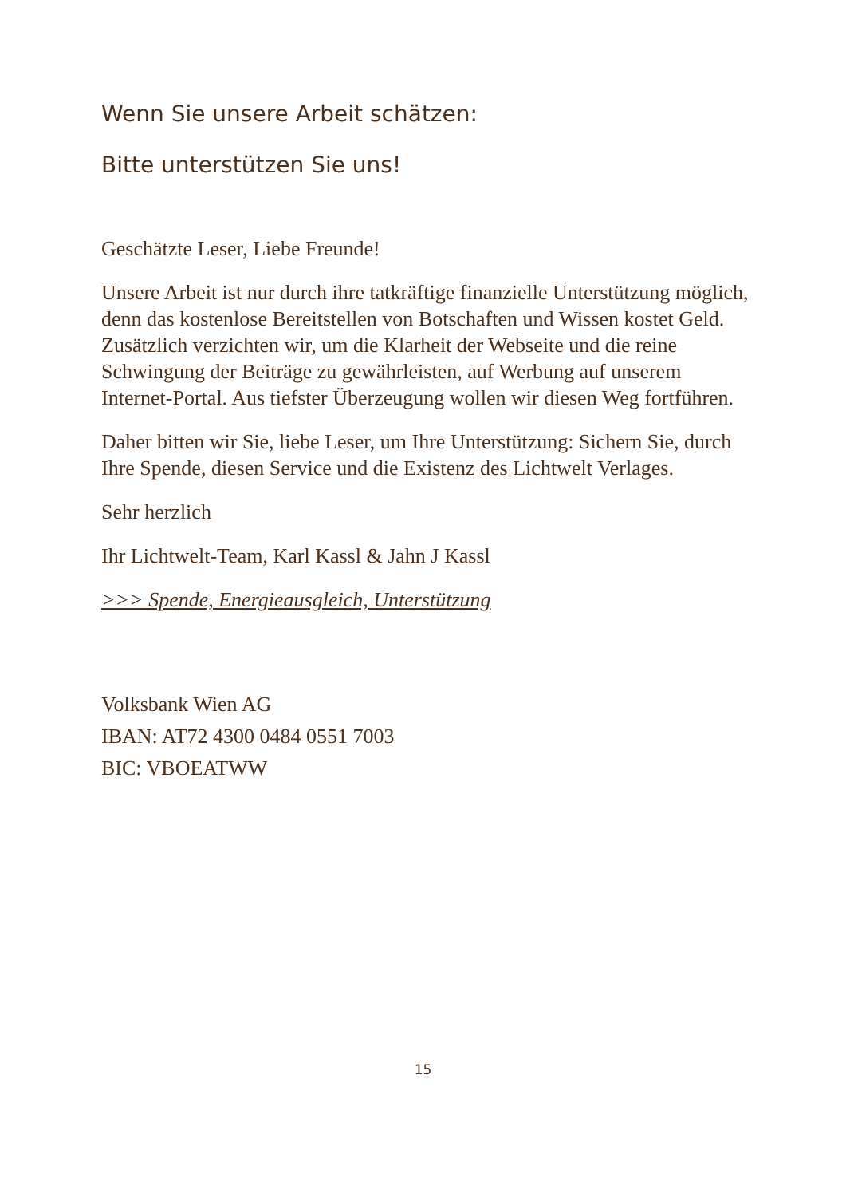Wenn Sie unsere Arbeit schätzen:
Bitte unterstützen Sie uns!
Geschätzte Leser, Liebe Freunde!
Unsere Arbeit ist nur durch ihre tatkräftige finanzielle Unterstützung möglich, denn das kostenlose Bereitstellen von Botschaften und Wissen kostet Geld. Zusätzlich verzichten wir, um die Klarheit der Webseite und die reine Schwingung der Beiträge zu gewährleisten, auf Werbung auf unserem Internet-Portal. Aus tiefster Überzeugung wollen wir diesen Weg fortführen.
Daher bitten wir Sie, liebe Leser, um Ihre Unterstützung: Sichern Sie, durch Ihre Spende, diesen Service und die Existenz des Lichtwelt Verlages.
Sehr herzlich
Ihr Lichtwelt-Team, Karl Kassl & Jahn J Kassl
>>> Spende, Energieausgleich, Unterstützung
Volksbank Wien AG
IBAN: AT72 4300 0484 0551 7003
BIC: VBOEATWW
15